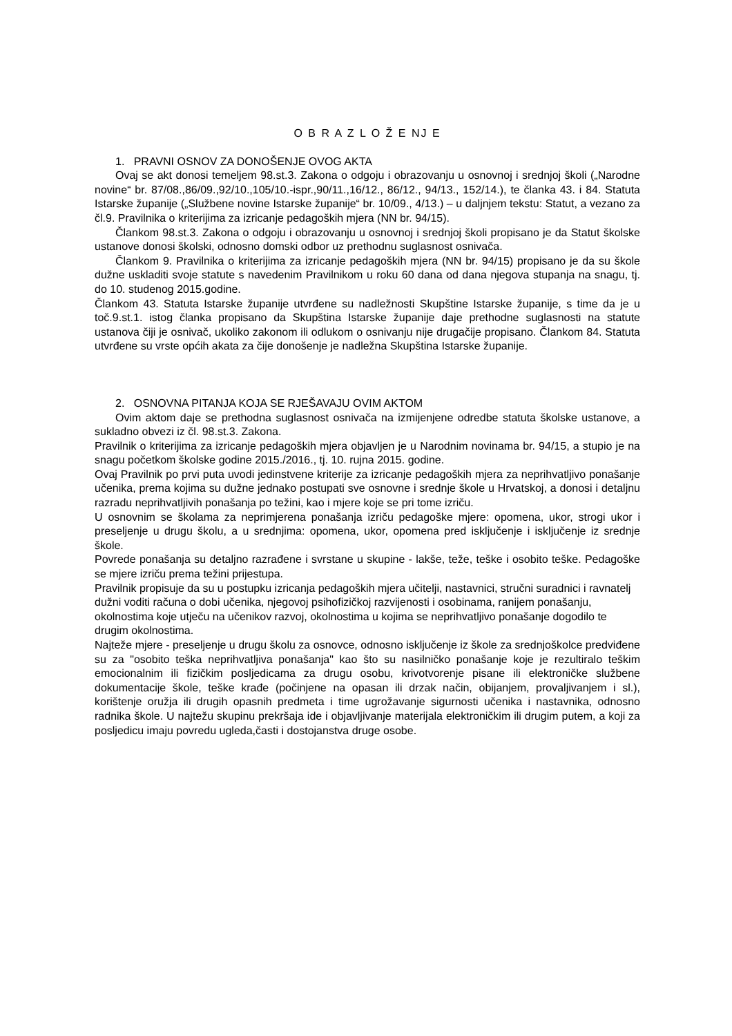O B R A Z L O Ž E NJ E
1. PRAVNI OSNOV ZA DONOŠENJE OVOG AKTA
Ovaj se akt donosi temeljem 98.st.3. Zakona o odgoju i obrazovanju u osnovnoj i srednjoj školi („Narodne novine“ br. 87/08.,86/09.,92/10.,105/10.-ispr.,90/11.,16/12., 86/12., 94/13., 152/14.), te članka 43. i 84. Statuta Istarske županije („Službene novine Istarske županije“ br. 10/09., 4/13.) – u daljnjem tekstu: Statut, a vezano za čl.9. Pravilnika o kriterijima za izricanje pedagoških mjera (NN br. 94/15).
Člankom 98.st.3. Zakona o odgoju i obrazovanju u osnovnoj i srednjoj školi propisano je da Statut školske ustanove donosi školski, odnosno domski odbor uz prethodnu suglasnost osnivača.
Člankom 9. Pravilnika o kriterijima za izricanje pedagoških mjera (NN br. 94/15) propisano je da su škole dužne uskladiti svoje statute s navedenim Pravilnikom u roku 60 dana od dana njegova stupanja na snagu, tj. do 10. studenog 2015.godine.
Člankom 43. Statuta Istarske županije utvrđene su nadležnosti Skupštine Istarske županije, s time da je u toč.9.st.1. istog članka propisano da Skupština Istarske županije daje prethodne suglasnosti na statute ustanova čiji je osnivač, ukoliko zakonom ili odlukom o osnivanju nije drugačije propisano. Člankom 84. Statuta utvrđene su vrste općih akata za čije donošenje je nadležna Skupština Istarske županije.
2. OSNOVNA PITANJA KOJA SE RJEŠAVAJU OVIM AKTOM
Ovim aktom daje se prethodna suglasnost osnivača na izmijenjene odredbe statuta školske ustanove, a sukladno obvezi iz čl. 98.st.3. Zakona.
Pravilnik o kriterijima za izricanje pedagoških mjera objavljen je u Narodnim novinama br. 94/15, a stupio je na snagu početkom školske godine 2015./2016., tj. 10. rujna 2015. godine.
Ovaj Pravilnik po prvi puta uvodi jedinstvene kriterije za izricanje pedagoških mjera za neprihvatljivo ponašanje učenika, prema kojima su dužne jednako postupati sve osnovne i srednje škole u Hrvatskoj, a donosi i detaljnu razradu neprihvatljivih ponašanja po težini, kao i mjere koje se pri tome izriču.
U osnovnim se školama za neprimjerena ponašanja izriču pedagoške mjere: opomena, ukor, strogi ukor i preseljenje u drugu školu, a u srednjima: opomena, ukor, opomena pred isključenje i isključenje iz srednje škole.
Povrede ponašanja su detaljno razrađene i svrstane u skupine - lakše, teže, teške i osobito teške. Pedagoške se mjere izriču prema težini prijestupa.
Pravilnik propisuje da su u postupku izricanja pedagoških mjera učitelji, nastavnici, stručni suradnici i ravnatelj dužni voditi računa o dobi učenika, njegovoj psihofizičkoj razvijenosti i osobinama, ranijem ponašanju, okolnostima koje utječu na učenikov razvoj, okolnostima u kojima se neprihvatljivo ponašanje dogodilo te drugim okolnostima.
Najteže mjere - preseljenje u drugu školu za osnovce, odnosno isključenje iz škole za srednjoškolce predviđene su za "osobito teška neprihvatljiva ponašanja" kao što su nasilničko ponašanje koje je rezultiralo teškim emocionalnim ili fizičkim posljedicama za drugu osobu, krivotvorenje pisane ili elektroničke službene dokumentacije škole, teške krađe (počinjene na opasan ili drzak način, obijanjem, provaljivanjem i sl.), korištenje oružja ili drugih opasnih predmeta i time ugrožavanje sigurnosti učenika i nastavnika, odnosno radnika škole. U najtežu skupinu prekršaja ide i objavljivanje materijala elektroničkim ili drugim putem, a koji za posljedicu imaju povredu ugleda,časti i dostojanstva druge osobe.